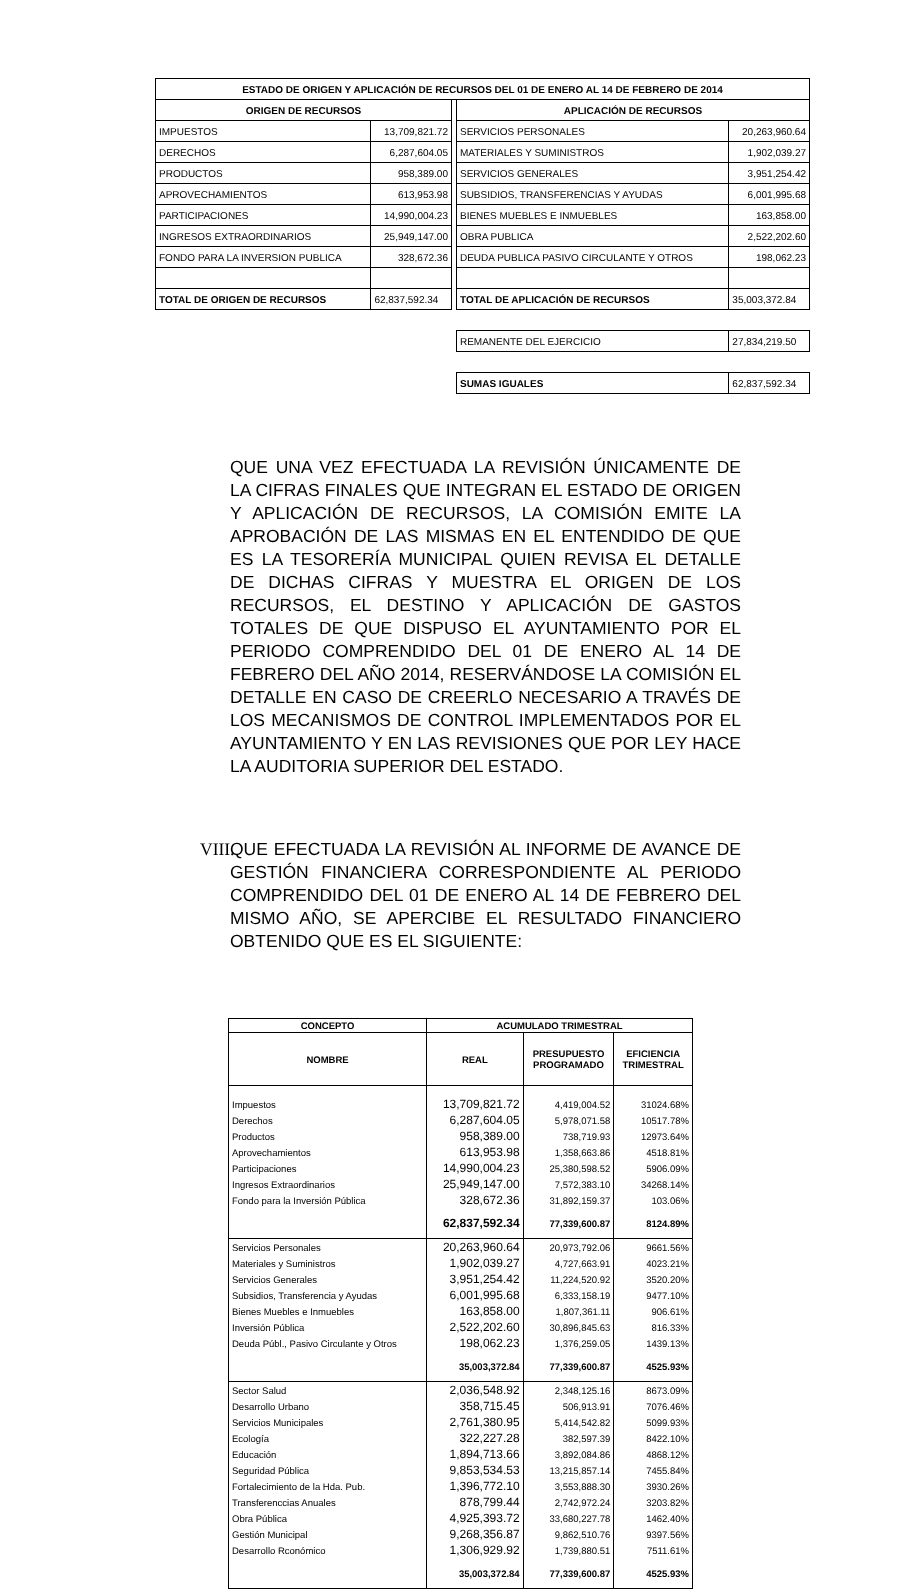| ESTADO DE ORIGEN Y APLICACIÓN DE RECURSOS DEL 01 DE ENERO AL 14 DE FEBRERO DE 2014 | | | | |
| --- | --- | --- | --- | --- |
| ORIGEN DE RECURSOS | | | APLICACIÓN DE RECURSOS | |
| IMPUESTOS | 13,709,821.72 | | SERVICIOS PERSONALES | 20,263,960.64 |
| DERECHOS | 6,287,604.05 | | MATERIALES Y SUMINISTROS | 1,902,039.27 |
| PRODUCTOS | 958,389.00 | | SERVICIOS GENERALES | 3,951,254.42 |
| APROVECHAMIENTOS | 613,953.98 | | SUBSIDIOS, TRANSFERENCIAS Y AYUDAS | 6,001,995.68 |
| PARTICIPACIONES | 14,990,004.23 | | BIENES MUEBLES E INMUEBLES | 163,858.00 |
| INGRESOS EXTRAORDINARIOS | 25,949,147.00 | | OBRA PUBLICA | 2,522,202.60 |
| FONDO PARA LA INVERSION PUBLICA | 328,672.36 | | DEUDA PUBLICA PASIVO CIRCULANTE Y OTROS | 198,062.23 |
| TOTAL DE ORIGEN DE RECURSOS | 62,837,592.34 | | TOTAL DE APLICACIÓN DE RECURSOS | 35,003,372.84 |
| | | | REMANENTE DEL EJERCICIO | 27,834,219.50 |
| | | | SUMAS IGUALES | 62,837,592.34 |
QUE UNA VEZ EFECTUADA LA REVISIÓN ÚNICAMENTE DE LA CIFRAS FINALES QUE INTEGRAN EL ESTADO DE ORIGEN Y APLICACIÓN DE RECURSOS, LA COMISIÓN EMITE LA APROBACIÓN DE LAS MISMAS EN EL ENTENDIDO DE QUE ES LA TESORERÍA MUNICIPAL QUIEN REVISA EL DETALLE DE DICHAS CIFRAS Y MUESTRA EL ORIGEN DE LOS RECURSOS, EL DESTINO Y APLICACIÓN DE GASTOS TOTALES DE QUE DISPUSO EL AYUNTAMIENTO POR EL PERIODO COMPRENDIDO DEL 01 DE ENERO AL 14 DE FEBRERO DEL AÑO 2014, RESERVÁNDOSE LA COMISIÓN EL DETALLE EN CASO DE CREERLO NECESARIO A TRAVÉS DE LOS MECANISMOS DE CONTROL IMPLEMENTADOS POR EL AYUNTAMIENTO Y EN LAS REVISIONES QUE POR LEY HACE LA AUDITORIA SUPERIOR DEL ESTADO.
VIII.
QUE EFECTUADA LA REVISIÓN AL INFORME DE AVANCE DE GESTIÓN FINANCIERA CORRESPONDIENTE AL PERIODO COMPRENDIDO DEL 01 DE ENERO AL 14 DE FEBRERO DEL MISMO AÑO, SE APERCIBE EL RESULTADO FINANCIERO OBTENIDO QUE ES EL SIGUIENTE:
| CONCEPTO | ACUMULADO TRIMESTRAL | | |
| --- | --- | --- | --- |
| NOMBRE | REAL | PRESUPUESTO PROGRAMADO | EFICIENCIA TRIMESTRAL |
| Impuestos | 13,709,821.72 | 4,419,004.52 | 31024.68% |
| Derechos | 6,287,604.05 | 5,978,071.58 | 10517.78% |
| Productos | 958,389.00 | 738,719.93 | 12973.64% |
| Aprovechamientos | 613,953.98 | 1,358,663.86 | 4518.81% |
| Participaciones | 14,990,004.23 | 25,380,598.52 | 5906.09% |
| Ingresos Extraordinarios | 25,949,147.00 | 7,572,383.10 | 34268.14% |
| Fondo para la Inversión Pública | 328,672.36 | 31,892,159.37 | 103.06% |
| | 62,837,592.34 | 77,339,600.87 | 8124.89% |
| Servicios Personales | 20,263,960.64 | 20,973,792.06 | 9661.56% |
| Materiales y Suministros | 1,902,039.27 | 4,727,663.91 | 4023.21% |
| Servicios Generales | 3,951,254.42 | 11,224,520.92 | 3520.20% |
| Subsidios, Transferencia y Ayudas | 6,001,995.68 | 6,333,158.19 | 9477.10% |
| Bienes Muebles e Inmuebles | 163,858.00 | 1,807,361.11 | 906.61% |
| Inversión Pública | 2,522,202.60 | 30,896,845.63 | 816.33% |
| Deuda Públ., Pasivo Circulante y Otros | 198,062.23 | 1,376,259.05 | 1439.13% |
| | 35,003,372.84 | 77,339,600.87 | 4525.93% |
| Sector Salud | 2,036,548.92 | 2,348,125.16 | 8673.09% |
| Desarrollo Urbano | 358,715.45 | 506,913.91 | 7076.46% |
| Servicios Municipales | 2,761,380.95 | 5,414,542.82 | 5099.93% |
| Ecología | 322,227.28 | 382,597.39 | 8422.10% |
| Educación | 1,894,713.66 | 3,892,084.86 | 4868.12% |
| Seguridad Pública | 9,853,534.53 | 13,215,857.14 | 7455.84% |
| Fortalecimiento de la Hda. Pub. | 1,396,772.10 | 3,553,888.30 | 3930.26% |
| Transferenccias Anuales | 878,799.44 | 2,742,972.24 | 3203.82% |
| Obra Pública | 4,925,393.72 | 33,680,227.78 | 1462.40% |
| Gestión Municipal | 9,268,356.87 | 9,862,510.76 | 9397.56% |
| Desarrollo Rconómico | 1,306,929.92 | 1,739,880.51 | 7511.61% |
| | 35,003,372.84 | 77,339,600.87 | 4525.93% |